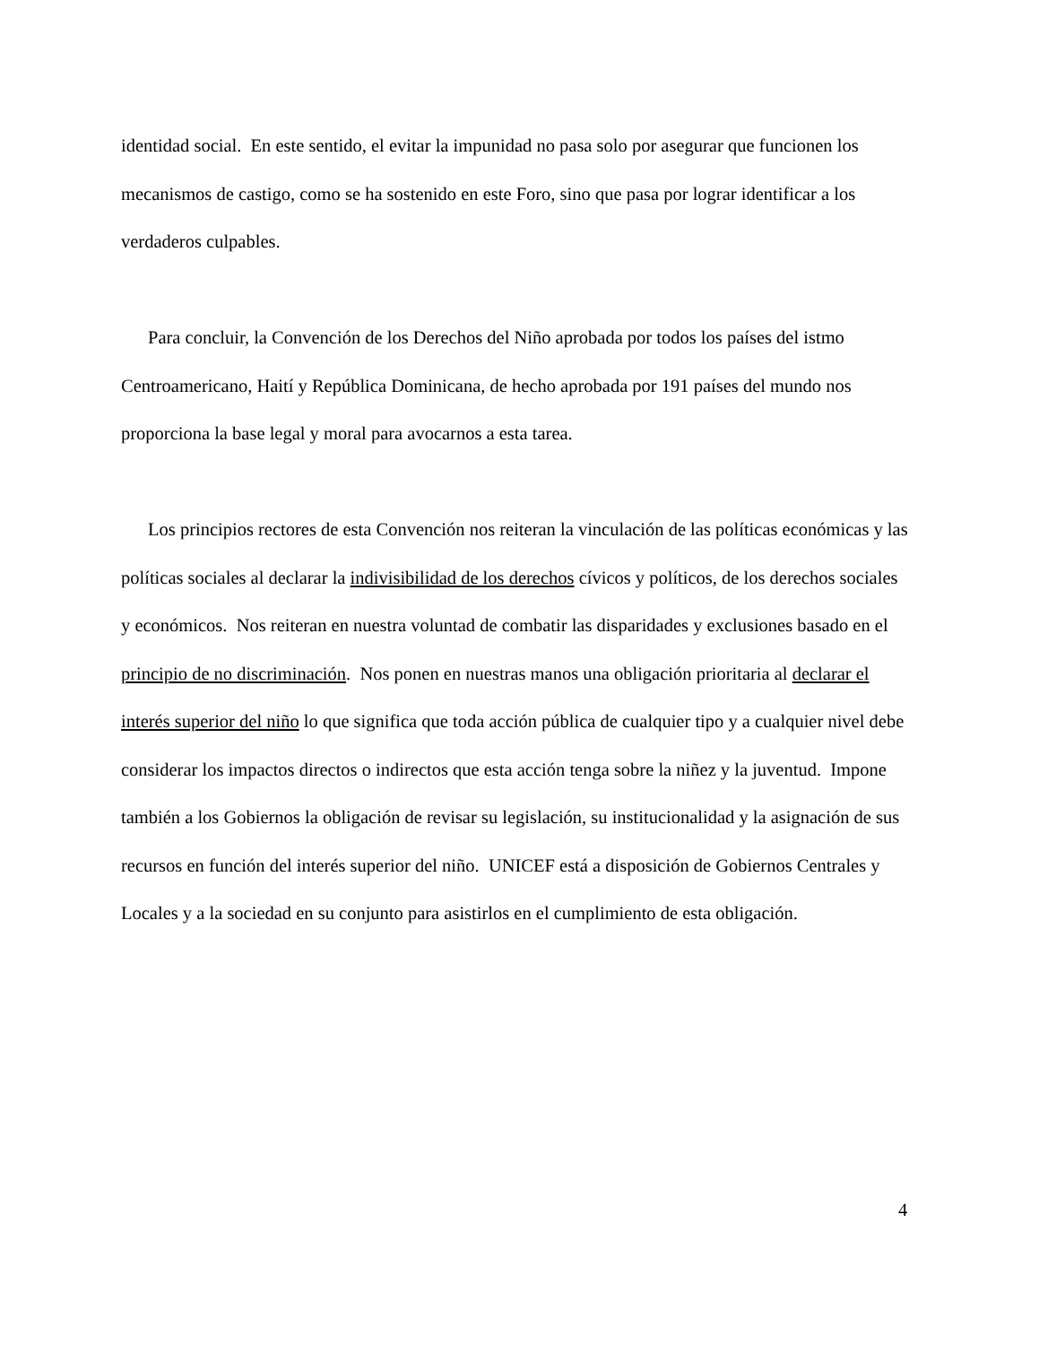identidad social. En este sentido, el evitar la impunidad no pasa solo por asegurar que funcionen los mecanismos de castigo, como se ha sostenido en este Foro, sino que pasa por lograr identificar a los verdaderos culpables.
Para concluir, la Convención de los Derechos del Niño aprobada por todos los países del istmo Centroamericano, Haití y República Dominicana, de hecho aprobada por 191 países del mundo nos proporciona la base legal y moral para avocarnos a esta tarea.
Los principios rectores de esta Convención nos reiteran la vinculación de las políticas económicas y las políticas sociales al declarar la indivisibilidad de los derechos cívicos y políticos, de los derechos sociales y económicos. Nos reiteran en nuestra voluntad de combatir las disparidades y exclusiones basado en el principio de no discriminación. Nos ponen en nuestras manos una obligación prioritaria al declarar el interés superior del niño lo que significa que toda acción pública de cualquier tipo y a cualquier nivel debe considerar los impactos directos o indirectos que esta acción tenga sobre la niñez y la juventud. Impone también a los Gobiernos la obligación de revisar su legislación, su institucionalidad y la asignación de sus recursos en función del interés superior del niño. UNICEF está a disposición de Gobiernos Centrales y Locales y a la sociedad en su conjunto para asistirlos en el cumplimiento de esta obligación.
4